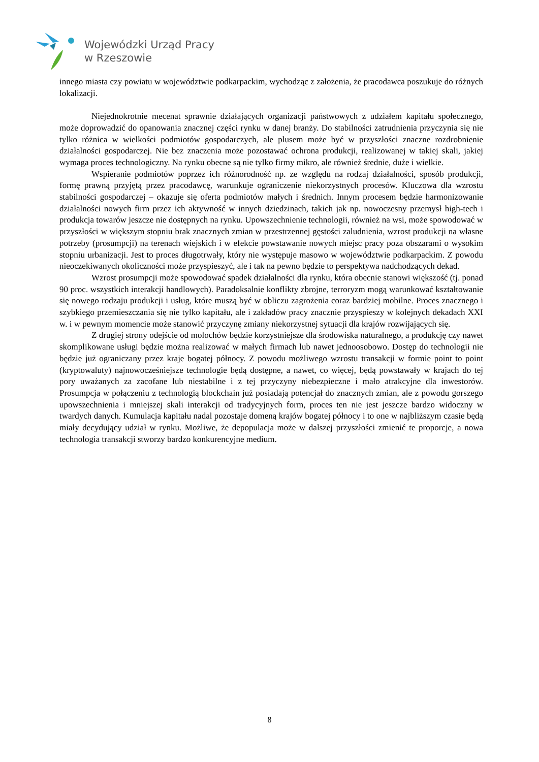Wojewódzki Urząd Pracy
w Rzeszowie
innego miasta czy powiatu w województwie podkarpackim, wychodząc z założenia, że pracodawca poszukuje do różnych lokalizacji.
Niejednokrotnie mecenat sprawnie działających organizacji państwowych z udziałem kapitału społecznego, może doprowadzić do opanowania znacznej części rynku w danej branży. Do stabilności zatrudnienia przyczynia się nie tylko różnica w wielkości podmiotów gospodarczych, ale plusem może być w przyszłości znaczne rozdrobnienie działalności gospodarczej. Nie bez znaczenia może pozostawać ochrona produkcji, realizowanej w takiej skali, jakiej wymaga proces technologiczny. Na rynku obecne są nie tylko firmy mikro, ale również średnie, duże i wielkie.
Wspieranie podmiotów poprzez ich różnorodność np. ze względu na rodzaj działalności, sposób produkcji, formę prawną przyjętą przez pracodawcę, warunkuje ograniczenie niekorzystnych procesów. Kluczowa dla wzrostu stabilności gospodarczej – okazuje się oferta podmiotów małych i średnich. Innym procesem będzie harmonizowanie działalności nowych firm przez ich aktywność w innych dziedzinach, takich jak np. nowoczesny przemysł high-tech i produkcja towarów jeszcze nie dostępnych na rynku. Upowszechnienie technologii, również na wsi, może spowodować w przyszłości w większym stopniu brak znacznych zmian w przestrzennej gęstości zaludnienia, wzrost produkcji na własne potrzeby (prosumpcji) na terenach wiejskich i w efekcie powstawanie nowych miejsc pracy poza obszarami o wysokim stopniu urbanizacji. Jest to proces długotrwały, który nie występuje masowo w województwie podkarpackim. Z powodu nieoczekiwanych okoliczności może przyspieszyć, ale i tak na pewno będzie to perspektywa nadchodzących dekad.
Wzrost prosumpcji może spowodować spadek działalności dla rynku, która obecnie stanowi większość (tj. ponad 90 proc. wszystkich interakcji handlowych). Paradoksalnie konflikty zbrojne, terroryzm mogą warunkować kształtowanie się nowego rodzaju produkcji i usług, które muszą być w obliczu zagrożenia coraz bardziej mobilne. Proces znacznego i szybkiego przemieszczania się nie tylko kapitału, ale i zakładów pracy znacznie przyspieszy w kolejnych dekadach XXI w. i w pewnym momencie może stanowić przyczynę zmiany niekorzystnej sytuacji dla krajów rozwijających się.
Z drugiej strony odejście od molochów będzie korzystniejsze dla środowiska naturalnego, a produkcję czy nawet skomplikowane usługi będzie można realizować w małych firmach lub nawet jednoosobowo. Dostęp do technologii nie będzie już ograniczany przez kraje bogatej północy. Z powodu możliwego wzrostu transakcji w formie point to point (kryptowaluty) najnowocześniejsze technologie będą dostępne, a nawet, co więcej, będą powstawały w krajach do tej pory uważanych za zacofane lub niestabilne i z tej przyczyny niebezpieczne i mało atrakcyjne dla inwestorów. Prosumpcja w połączeniu z technologią blockchain już posiadają potencjał do znacznych zmian, ale z powodu gorszego upowszechnienia i mniejszej skali interakcji od tradycyjnych form, proces ten nie jest jeszcze bardzo widoczny w twardych danych. Kumulacja kapitału nadal pozostaje domeną krajów bogatej północy i to one w najbliższym czasie będą miały decydujący udział w rynku. Możliwe, że depopulacja może w dalszej przyszłości zmienić te proporcje, a nowa technologia transakcji stworzy bardzo konkurencyjne medium.
8